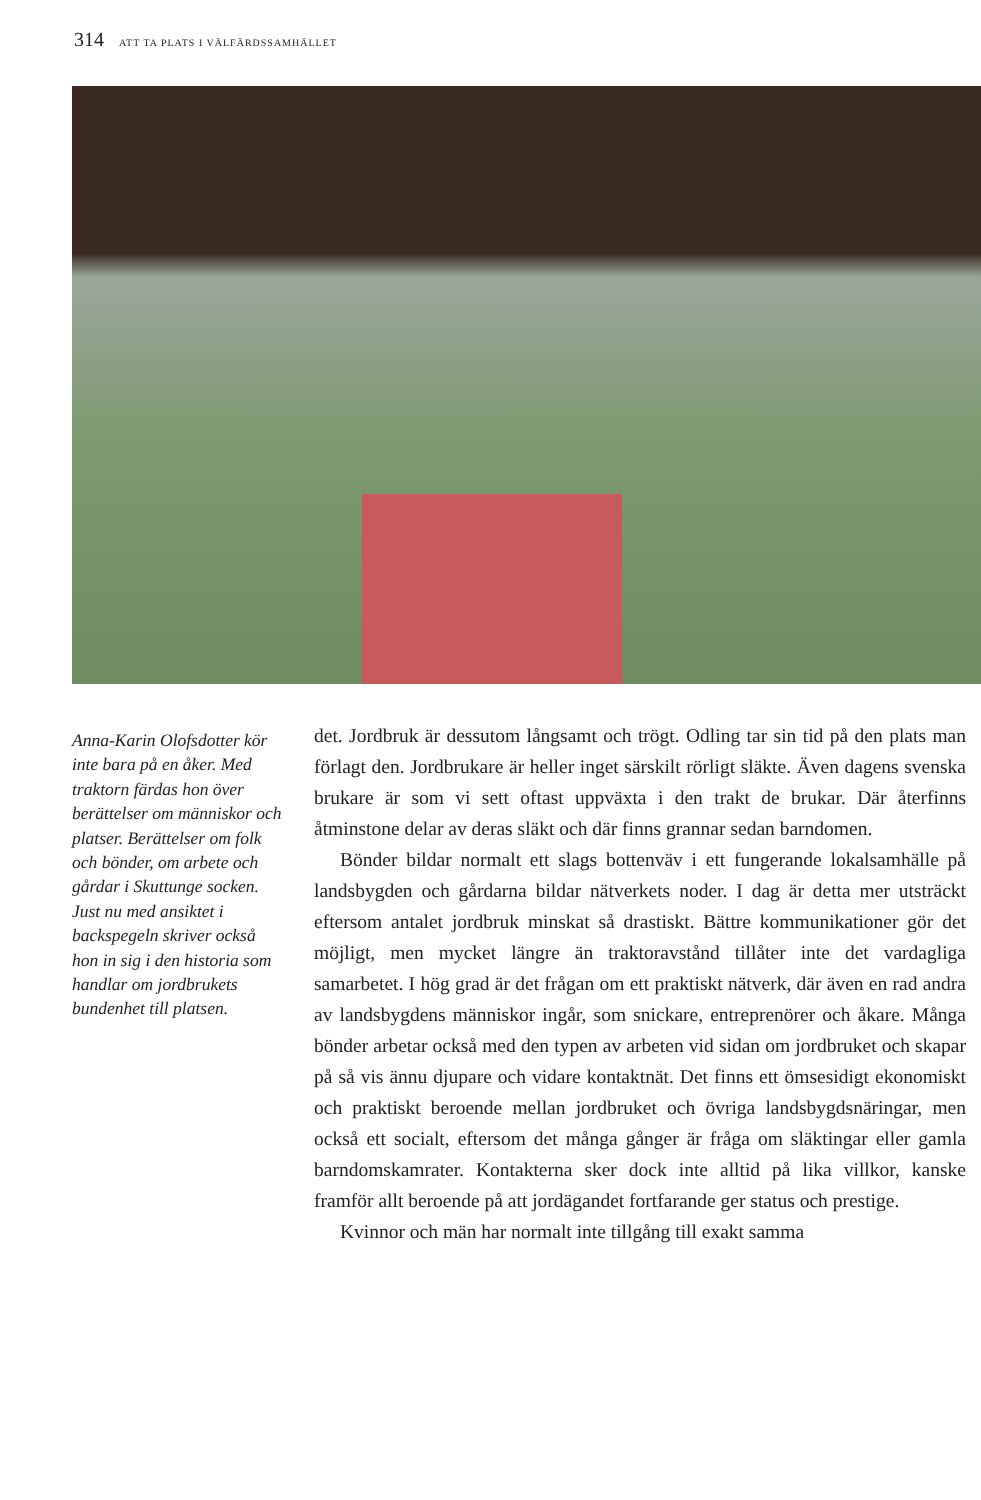314 ATT TA PLATS I VÄLFÄRDSSAMHÄLLET
Anna-Karin Olofsdotter kör inte bara på en åker. Med traktorn färdas hon över berättelser om människor och platser. Berättelser om folk och bönder, om arbete och gårdar i Skuttunge socken. Just nu med ansiktet i backspegeln skriver också hon in sig i den historia som handlar om jordbrukets bundenhet till platsen.
det. Jordbruk är dessutom långsamt och trögt. Odling tar sin tid på den plats man förlagt den. Jordbrukare är heller inget särskilt rörligt släkte. Även dagens svenska brukare är som vi sett oftast uppväxta i den trakt de brukar. Där återfinns åtminstone delar av deras släkt och där finns grannar sedan barndomen.
Bönder bildar normalt ett slags bottenväv i ett fungerande lokalsamhälle på landsbygden och gårdarna bildar nätverkets noder. I dag är detta mer utsträckt eftersom antalet jordbruk minskat så drastiskt. Bättre kommunikationer gör det möjligt, men mycket längre än traktoravstånd tillåter inte det vardagliga samarbetet. I hög grad är det frågan om ett praktiskt nätverk, där även en rad andra av landsbygdens människor ingår, som snickare, entreprenörer och åkare. Många bönder arbetar också med den typen av arbeten vid sidan om jordbruket och skapar på så vis ännu djupare och vidare kontaktnät. Det finns ett ömsesidigt ekonomiskt och praktiskt beroende mellan jordbruket och övriga landsbygdsnäringar, men också ett socialt, eftersom det många gånger är fråga om släktingar eller gamla barndomskamrater. Kontakterna sker dock inte alltid på lika villkor, kanske framför allt beroende på att jordägandet fortfarande ger status och prestige.
Kvinnor och män har normalt inte tillgång till exakt samma